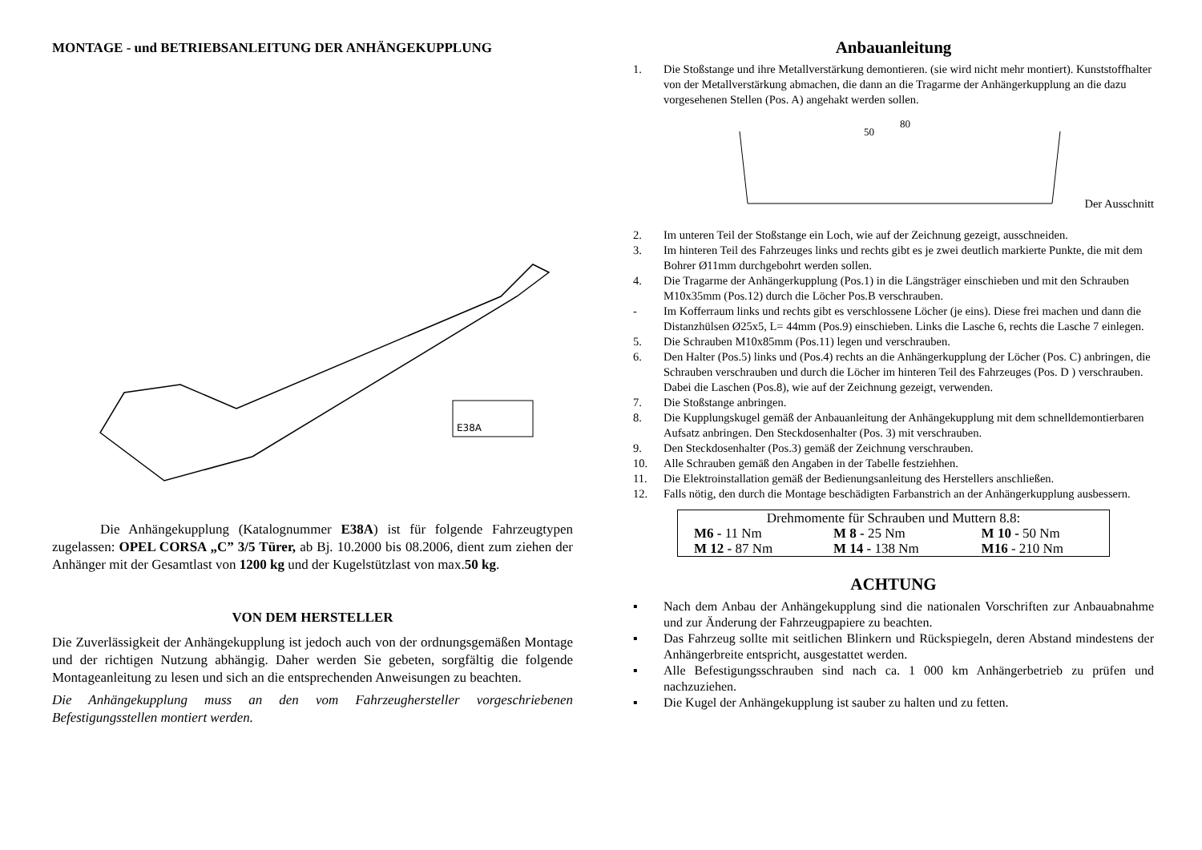MONTAGE - und BETRIEBSANLEITUNG DER ANHÄNGEKUPPLUNG
E38A
Die Anhängekupplung (Katalognummer E38A) ist für folgende Fahrzeugtypen zugelassen: OPEL CORSA „C” 3/5 Türer, ab Bj. 10.2000 bis 08.2006, dient zum ziehen der Anhänger mit der Gesamtlast von 1200 kg und der Kugelstützlast von max.50 kg.
VON DEM HERSTELLER
Die Zuverlässigkeit der Anhängekupplung ist jedoch auch von der ordnungsgemäßen Montage und der richtigen Nutzung abhängig. Daher werden Sie gebeten, sorgfältig die folgende Montageanleitung zu lesen und sich an die entsprechenden Anweisungen zu beachten.
Die Anhängekupplung muss an den vom Fahrzeughersteller vorgeschriebenen Befestigungsstellen montiert werden.
Anbauanleitung
1. Die Stoßstange und ihre Metallverstärkung demontieren. (sie wird nicht mehr montiert). Kunststoffhalter von der Metallverstärkung abmachen, die dann an die Tragarme der Anhängerkupplung an die dazu vorgesehenen Stellen (Pos. A) angehakt werden sollen.
80
50
Der Ausschnitt
2. Im unteren Teil der Stoßstange ein Loch, wie auf der Zeichnung gezeigt, ausschneiden.
3. Im hinteren Teil des Fahrzeuges links und rechts gibt es je zwei deutlich markierte Punkte, die mit dem Bohrer Ø11mm durchgebohrt werden sollen.
4. Die Tragarme der Anhängerkupplung (Pos.1) in die Längsträger einschieben und mit den Schrauben M10x35mm (Pos.12) durch die Löcher Pos.B verschrauben.
- Im Kofferraum links und rechts gibt es verschlossene Löcher (je eins). Diese frei machen und dann die Distanzhülsen Ø25x5, L= 44mm (Pos.9) einschieben. Links die Lasche 6, rechts die Lasche 7 einlegen.
5. Die Schrauben M10x85mm (Pos.11) legen und verschrauben.
6. Den Halter (Pos.5) links und (Pos.4) rechts an die Anhängerkupplung der Löcher (Pos. C) anbringen, die Schrauben verschrauben und durch die Löcher im hinteren Teil des Fahrzeuges (Pos. D ) verschrauben. Dabei die Laschen (Pos.8), wie auf der Zeichnung gezeigt, verwenden.
7. Die Stoßstange anbringen.
8. Die Kupplungskugel gemäß der Anbauanleitung der Anhängekupplung mit dem schnelldemontierbaren Aufsatz anbringen. Den Steckdosenhalter (Pos. 3) mit verschrauben.
9. Den Steckdosenhalter (Pos.3) gemäß der Zeichnung verschrauben.
10. Alle Schrauben gemäß den Angaben in der Tabelle festziehhen.
11. Die Elektroinstallation gemäß der Bedienungsanleitung des Herstellers anschließen.
12. Falls nötig, den durch die Montage beschädigten Farbanstrich an der Anhängerkupplung ausbessern.
| Drehmomente für Schrauben und Muttern 8.8: | | |
| M6 - 11 Nm | M 8 - 25 Nm | M 10 - 50 Nm |
| M 12 - 87 Nm | M 14 - 138 Nm | M16 - 210 Nm |
ACHTUNG
▪ Nach dem Anbau der Anhängekupplung sind die nationalen Vorschriften zur Anbauabnahme und zur Änderung der Fahrzeugpapiere zu beachten.
▪ Das Fahrzeug sollte mit seitlichen Blinkern und Rückspiegeln, deren Abstand mindestens der Anhängerbreite entspricht, ausgestattet werden.
▪ Alle Befestigungsschrauben sind nach ca. 1 000 km Anhängerbetrieb zu prüfen und nachzuziehen.
▪ Die Kugel der Anhängekupplung ist sauber zu halten und zu fetten.